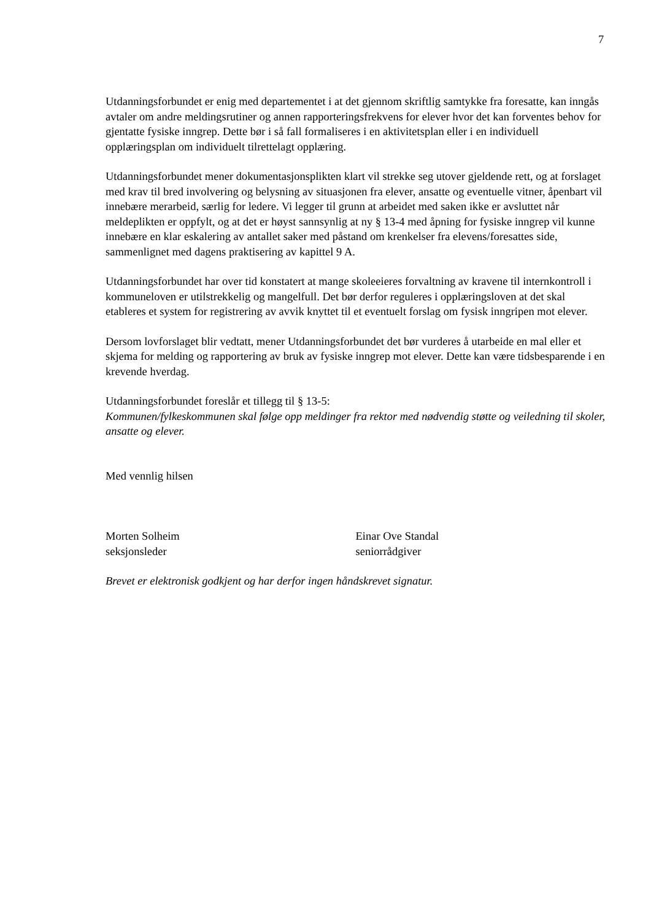7
Utdanningsforbundet er enig med departementet i at det gjennom skriftlig samtykke fra foresatte, kan inngås avtaler om andre meldingsrutiner og annen rapporteringsfrekvens for elever hvor det kan forventes behov for gjentatte fysiske inngrep. Dette bør i så fall formaliseres i en aktivitetsplan eller i en individuell opplæringsplan om individuelt tilrettelagt opplæring.
Utdanningsforbundet mener dokumentasjonsplikten klart vil strekke seg utover gjeldende rett, og at forslaget med krav til bred involvering og belysning av situasjonen fra elever, ansatte og eventuelle vitner, åpenbart vil innebære merarbeid, særlig for ledere. Vi legger til grunn at arbeidet med saken ikke er avsluttet når meldeplikten er oppfylt, og at det er høyst sannsynlig at ny § 13-4 med åpning for fysiske inngrep vil kunne innebære en klar eskalering av antallet saker med påstand om krenkelser fra elevens/foresattes side, sammenlignet med dagens praktisering av kapittel 9 A.
Utdanningsforbundet har over tid konstatert at mange skoleeieres forvaltning av kravene til internkontroll i kommuneloven er utilstrekkelig og mangelfull. Det bør derfor reguleres i opplæringsloven at det skal etableres et system for registrering av avvik knyttet til et eventuelt forslag om fysisk inngripen mot elever.
Dersom lovforslaget blir vedtatt, mener Utdanningsforbundet det bør vurderes å utarbeide en mal eller et skjema for melding og rapportering av bruk av fysiske inngrep mot elever. Dette kan være tidsbesparende i en krevende hverdag.
Utdanningsforbundet foreslår et tillegg til § 13-5:
Kommunen/fylkeskommunen skal følge opp meldinger fra rektor med nødvendig støtte og veiledning til skoler, ansatte og elever.
Med vennlig hilsen
Morten Solheim
seksjonsleder
Einar Ove Standal
seniorrådgiver
Brevet er elektronisk godkjent og har derfor ingen håndskrevet signatur.